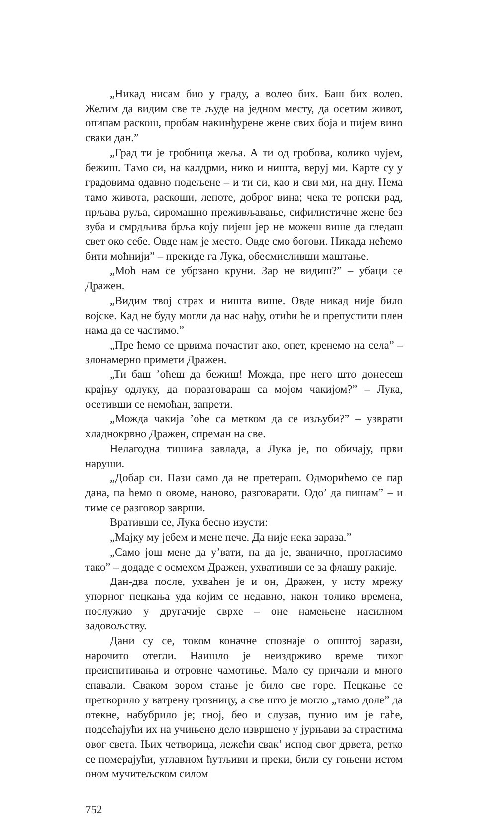„Никад нисам био у граду, а волео бих. Баш бих волео. Желим да видим све те људе на једном месту, да осетим живот, опипам раскош, пробам накинђурене жене свих боја и пијем вино сваки дан.”
„Град ти је гробница жеља. А ти од гробова, колико чујем, бежиш. Тамо си, на калдрми, нико и ништа, веруј ми. Карте су у градовима одавно подељене – и ти си, као и сви ми, на дну. Нема тамо живота, раскоши, лепоте, доброг вина; чека те ропски рад, прљава руља, сиромашно преживљавање, сифилистичне жене без зуба и смрдљива брља коју пијеш јер не можеш више да гледаш свет око себе. Овде нам је место. Овде смо богови. Никада нећемо бити моћнији” – прекиде га Лука, обесмисливши маштање.
„Моћ нам се убрзано круни. Зар не видиш?” – убаци се Дражен.
„Видим твој страх и ништа више. Овде никад није било војске. Кад не буду могли да нас нађу, отићи ће и препустити плен нама да се частимо.”
„Пре ћемо се црвима почастит ако, опет, кренемо на села” – злонамерно примети Дражен.
„Ти баш ’оћеш да бежиш! Можда, пре него што донесеш крајњу одлуку, да поразговараш са мојом чакијом?” – Лука, осетивши се немоћан, запрети.
„Можда чакија ’оће са метком да се изљуби?” – узврати хладнокрвно Дражен, спреман на све.
Нелагодна тишина завлада, а Лука је, по обичају, први наруши.
„Добар си. Пази само да не претераш. Одморићемо се пар дана, па ћемо о овоме, наново, разговарати. Одо’ да пишам” – и тиме се разговор заврши.
Вративши се, Лука бесно изусти:
„Мајку му јебем и мене пече. Да није нека зараза.”
„Само још мене да у’вати, па да је, званично, прогласимо тако” – додаде с осмехом Дражен, ухвативши се за флашу ракије.
Дан-два после, ухваћен је и он, Дражен, у исту мрежу упорног пецкања уда којим се недавно, након толико времена, послужио у другачије сврхе – оне намењене насилном задовољству.
Дани су се, током коначне спознаје о општој зарази, нарочито отегли. Наишло је неиздрживо време тихог преиспитивања и отровне чамотиње. Мало су причали и много спавали. Сваком зором стање је било све горе. Пецкање се претворило у ватрену грозницу, а све што је могло „тамо доле” да отекне, набубрило је; гној, бео и слузав, пунио им је гаће, подсећајући их на учињено дело извршено у јурњави за страстима овог света. Њих четворица, лежећи свак’ испод свог дрвета, ретко се померајући, углавном ћутљиви и преки, били су гоњени истом оном мучитељском силом
752